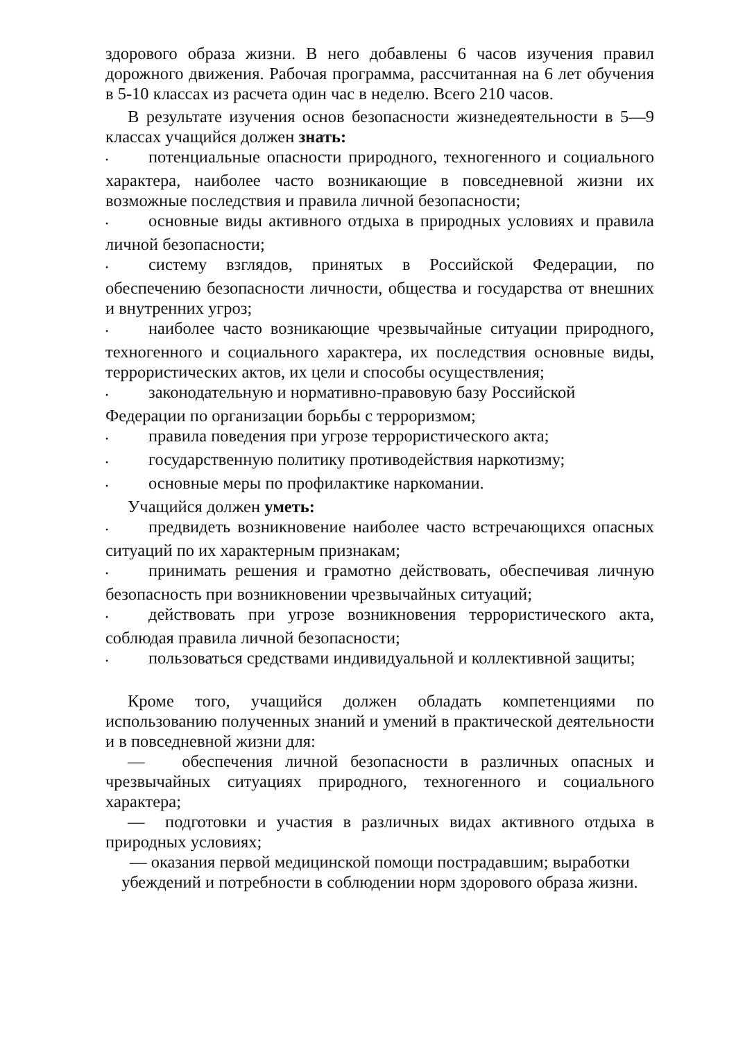здорового образа жизни. В него добавлены 6 часов изучения правил дорожного движения. Рабочая программа, рассчитанная на 6 лет обучения в 5-10 классах из расчета один час в неделю. Всего 210 часов.
В результате изучения основ безопасности жизнедеятельности в 5—9 классах учащийся должен знать:
• потенциальные опасности природного, техногенного и социального характера, наиболее часто возникающие в повседневной жизни их возможные последствия и правила личной безопасности;
• основные виды активного отдыха в природных условиях и правила личной безопасности;
• систему взглядов, принятых в Российской Федерации, по обеспечению безопасности личности, общества и государства от внешних и внутренних угроз;
• наиболее часто возникающие чрезвычайные ситуации природного, техногенного и социального характера, их последствия основные виды, террористических актов, их цели и способы осуществления;
• законодательную и нормативно-правовую базу Российской
Федерации по организации борьбы с терроризмом;
• правила поведения при угрозе террористического акта;
• государственную политику противодействия наркотизму;
• основные меры по профилактике наркомании.
Учащийся должен уметь:
• предвидеть возникновение наиболее часто встречающихся опасных ситуаций по их характерным признакам;
• принимать решения и грамотно действовать, обеспечивая личную безопасность при возникновении чрезвычайных ситуаций;
• действовать при угрозе возникновения террористического акта, соблюдая правила личной безопасности;
• пользоваться средствами индивидуальной и коллективной защиты;
Кроме того, учащийся должен обладать компетенциями по использованию полученных знаний и умений в практической деятельности и в повседневной жизни для:
— обеспечения личной безопасности в различных опасных и чрезвычайных ситуациях природного, техногенного и социального характера;
— подготовки и участия в различных видах активного отдыха в природных условиях;
— оказания первой медицинской помощи пострадавшим; выработки убеждений и потребности в соблюдении норм здорового образа жизни.